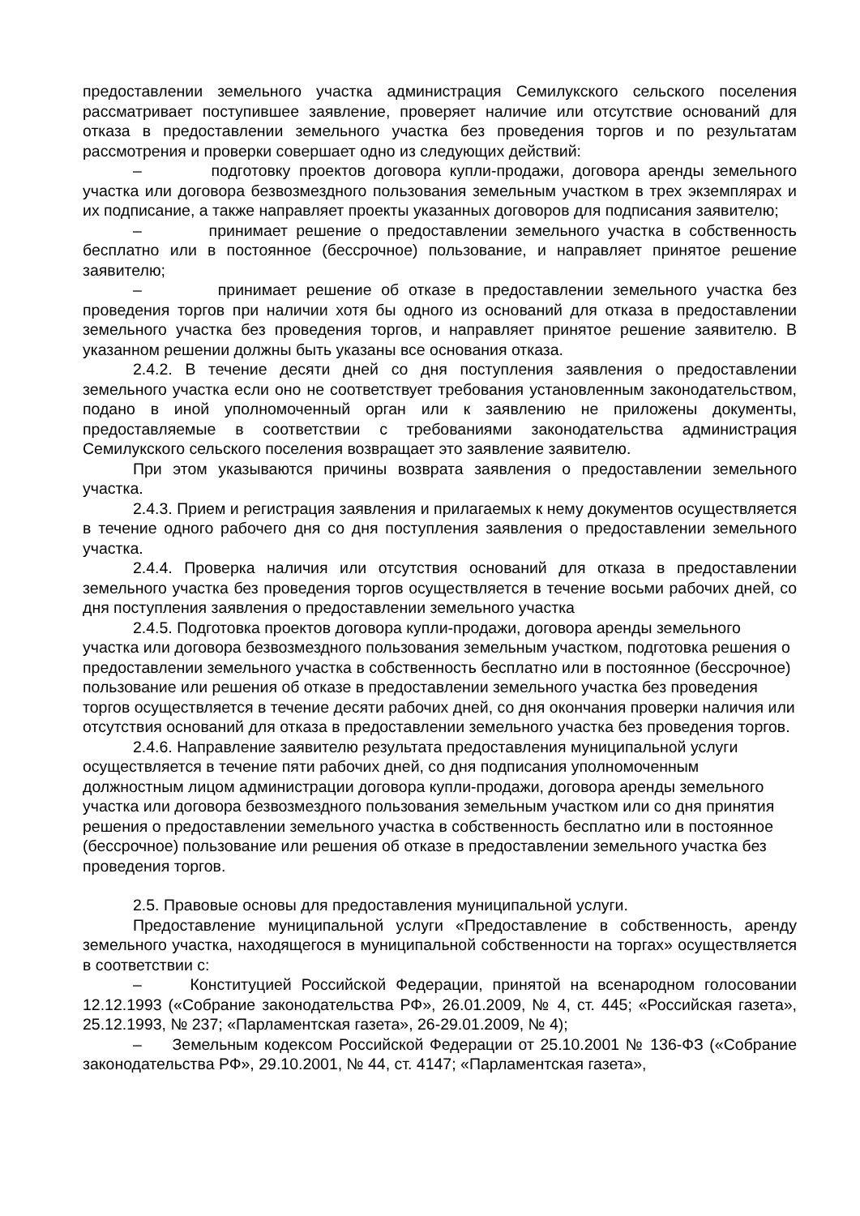предоставлении земельного участка администрация Семилукского сельского поселения рассматривает поступившее заявление, проверяет наличие или отсутствие оснований для отказа в предоставлении земельного участка без проведения торгов и по результатам рассмотрения и проверки совершает одно из следующих действий:
– подготовку проектов договора купли-продажи, договора аренды земельного участка или договора безвозмездного пользования земельным участком в трех экземплярах и их подписание, а также направляет проекты указанных договоров для подписания заявителю;
– принимает решение о предоставлении земельного участка в собственность бесплатно или в постоянное (бессрочное) пользование, и направляет принятое решение заявителю;
– принимает решение об отказе в предоставлении земельного участка без проведения торгов при наличии хотя бы одного из оснований для отказа в предоставлении земельного участка без проведения торгов, и направляет принятое решение заявителю. В указанном решении должны быть указаны все основания отказа.
2.4.2. В течение десяти дней со дня поступления заявления о предоставлении земельного участка если оно не соответствует требования установленным законодательством, подано в иной уполномоченный орган или к заявлению не приложены документы, предоставляемые в соответствии с требованиями законодательства администрация Семилукского сельского поселения возвращает это заявление заявителю.
При этом указываются причины возврата заявления о предоставлении земельного участка.
2.4.3. Прием и регистрация заявления и прилагаемых к нему документов осуществляется в течение одного рабочего дня со дня поступления заявления о предоставлении земельного участка.
2.4.4. Проверка наличия или отсутствия оснований для отказа в предоставлении земельного участка без проведения торгов осуществляется в течение восьми рабочих дней, со дня поступления заявления о предоставлении земельного участка
2.4.5. Подготовка проектов договора купли-продажи, договора аренды земельного участка или договора безвозмездного пользования земельным участком, подготовка решения о предоставлении земельного участка в собственность бесплатно или в постоянное (бессрочное) пользование или решения об отказе в предоставлении земельного участка без проведения торгов осуществляется в течение десяти рабочих дней, со дня окончания проверки наличия или отсутствия оснований для отказа в предоставлении земельного участка без проведения торгов.
2.4.6. Направление заявителю результата предоставления муниципальной услуги осуществляется в течение пяти рабочих дней, со дня подписания уполномоченным должностным лицом администрации договора купли-продажи, договора аренды земельного участка или договора безвозмездного пользования земельным участком или со дня принятия решения о предоставлении земельного участка в собственность бесплатно или в постоянное (бессрочное) пользование или решения об отказе в предоставлении земельного участка без проведения торгов.
2.5. Правовые основы для предоставления муниципальной услуги.
Предоставление муниципальной услуги «Предоставление в собственность, аренду земельного участка, находящегося в муниципальной собственности на торгах» осуществляется в соответствии с:
– Конституцией Российской Федерации, принятой на всенародном голосовании 12.12.1993 («Собрание законодательства РФ», 26.01.2009, № 4, ст. 445; «Российская газета», 25.12.1993, № 237; «Парламентская газета», 26-29.01.2009, № 4);
– Земельным кодексом Российской Федерации от 25.10.2001 № 136-ФЗ («Собрание законодательства РФ», 29.10.2001, № 44, ст. 4147; «Парламентская газета»,